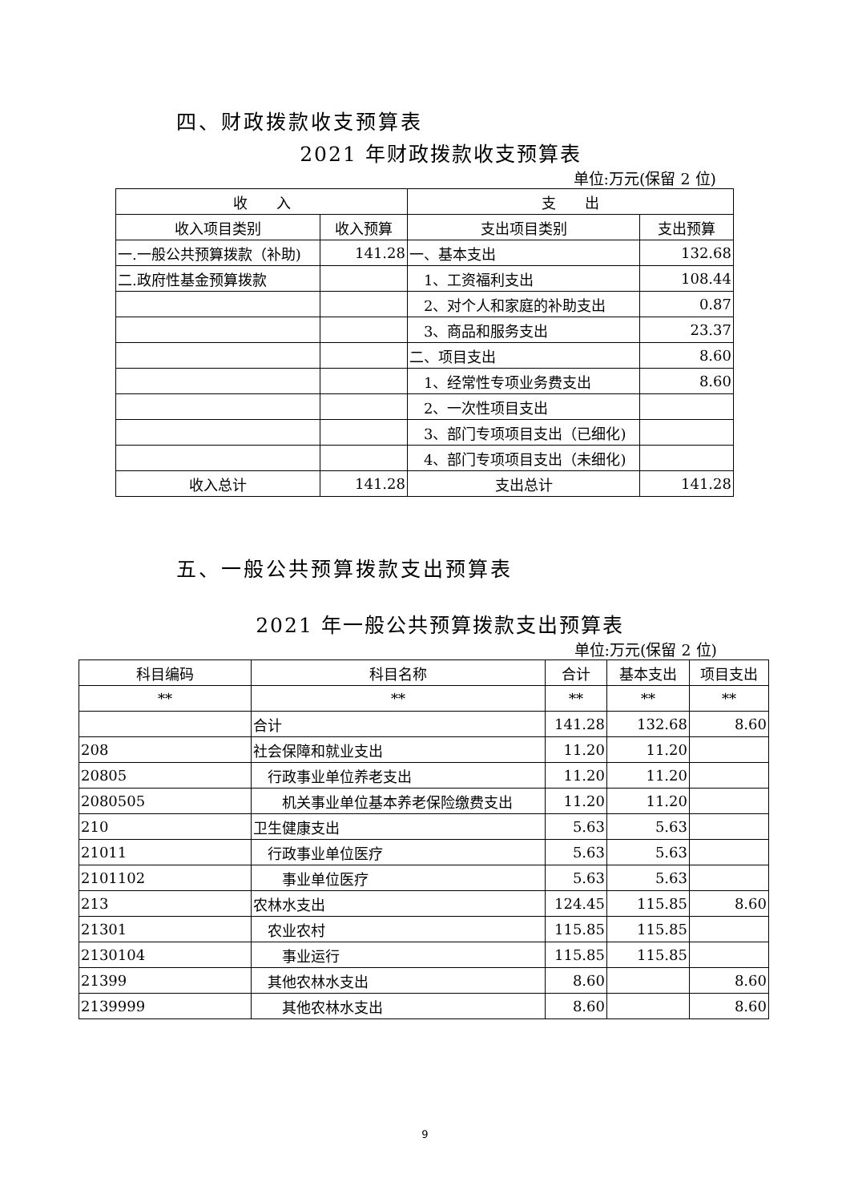四、财政拨款收支预算表
2021 年财政拨款收支预算表
单位:万元(保留 2 位)
| 收 入 | | 支 出 | |
| --- | --- | --- | --- |
| 收入项目类别 | 收入预算 | 支出项目类别 | 支出预算 |
| 一.一般公共预算拨款（补助) | 141.28 | 一、基本支出 | 132.68 |
| 二.政府性基金预算拨款 | | 1、工资福利支出 | 108.44 |
| | | 2、对个人和家庭的补助支出 | 0.87 |
| | | 3、商品和服务支出 | 23.37 |
| | | 二、项目支出 | 8.60 |
| | | 1、经常性专项业务费支出 | 8.60 |
| | | 2、一次性项目支出 | |
| | | 3、部门专项项目支出（已细化) | |
| | | 4、部门专项项目支出（未细化) | |
| 收入总计 | 141.28 | 支出总计 | 141.28 |
五、一般公共预算拨款支出预算表
2021 年一般公共预算拨款支出预算表
单位:万元(保留 2 位)
| 科目编码 | 科目名称 | 合计 | 基本支出 | 项目支出 |
| --- | --- | --- | --- | --- |
| ** | ** | ** | ** | ** |
| | 合计 | 141.28 | 132.68 | 8.60 |
| 208 | 社会保障和就业支出 | 11.20 | 11.20 | |
| 20805 | 行政事业单位养老支出 | 11.20 | 11.20 | |
| 2080505 | 机关事业单位基本养老保险缴费支出 | 11.20 | 11.20 | |
| 210 | 卫生健康支出 | 5.63 | 5.63 | |
| 21011 | 行政事业单位医疗 | 5.63 | 5.63 | |
| 2101102 | 事业单位医疗 | 5.63 | 5.63 | |
| 213 | 农林水支出 | 124.45 | 115.85 | 8.60 |
| 21301 | 农业农村 | 115.85 | 115.85 | |
| 2130104 | 事业运行 | 115.85 | 115.85 | |
| 21399 | 其他农林水支出 | 8.60 | | 8.60 |
| 2139999 | 其他农林水支出 | 8.60 | | 8.60 |
9